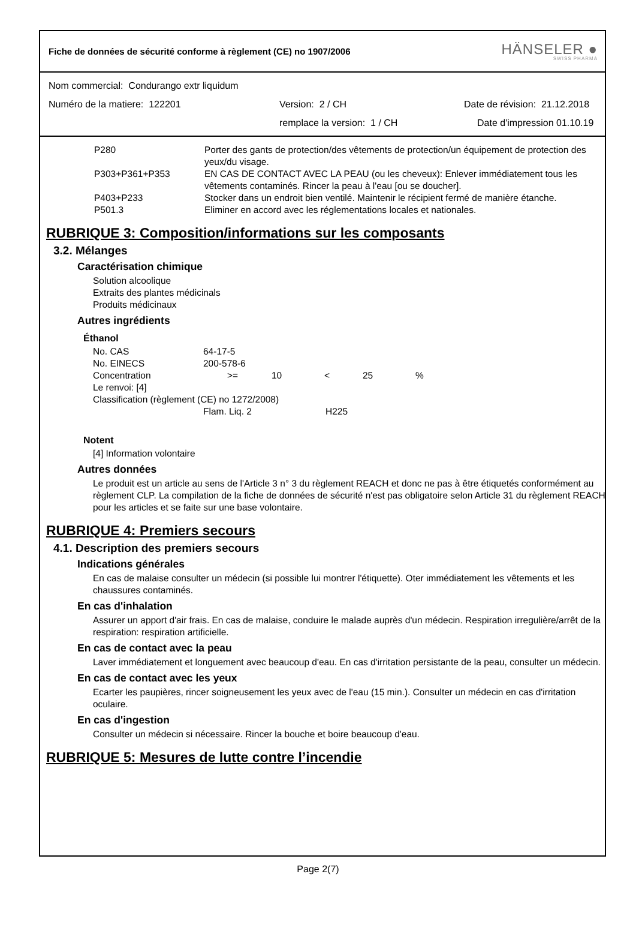Fiche de données de sécurité conforme à règlement (CE) no 1907/2006
HÄNSELER ●
SWISS PHARMA
Nom commercial: Condurango extr liquidum
Numéro de la matiere: 122201 Version: 2 / CH Date de révision: 21.12.2018
remplace la version: 1 / CH Date d'impression 01.10.19
P280 Porter des gants de protection/des vêtements de protection/un équipement de protection des yeux/du visage.
P303+P361+P353 EN CAS DE CONTACT AVEC LA PEAU (ou les cheveux): Enlever immédiatement tous les vêtements contaminés. Rincer la peau à l'eau [ou se doucher].
P403+P233 Stocker dans un endroit bien ventilé. Maintenir le récipient fermé de manière étanche.
P501.3 Eliminer en accord avec les réglementations locales et nationales.
RUBRIQUE 3: Composition/informations sur les composants
3.2. Mélanges
Caractérisation chimique
Solution alcoolique
Extraits des plantes médicinals
Produits médicinaux
Autres ingrédients
Éthanol
No. CAS 64-17-5
No. EINECS 200-578-6
Concentration >= 10 < 25%
Le renvoi: [4]
Classification (règlement (CE) no 1272/2008)
Flam. Liq. 2 H225
Notent
[4] Information volontaire
Autres données
Le produit est un article au sens de l'Article 3 n° 3 du règlement REACH et donc ne pas à être étiquetés conformément au règlement CLP. La compilation de la fiche de données de sécurité n'est pas obligatoire selon Article 31 du règlement REACH pour les articles et se faite sur une base volontaire.
RUBRIQUE 4: Premiers secours
4.1. Description des premiers secours
Indications générales
En cas de malaise consulter un médecin (si possible lui montrer l'étiquette). Oter immédiatement les vêtements et les chaussures contaminés.
En cas d'inhalation
Assurer un apport d'air frais. En cas de malaise, conduire le malade auprès d'un médecin. Respiration irregulière/arrêt de la respiration: respiration artificielle.
En cas de contact avec la peau
Laver immédiatement et longuement avec beaucoup d'eau. En cas d'irritation persistante de la peau, consulter un médecin.
En cas de contact avec les yeux
Ecarter les paupières, rincer soigneusement les yeux avec de l'eau (15 min.). Consulter un médecin en cas d'irritation oculaire.
En cas d'ingestion
Consulter un médecin si nécessaire. Rincer la bouche et boire beaucoup d'eau.
RUBRIQUE 5: Mesures de lutte contre l’incendie
Page 2(7)